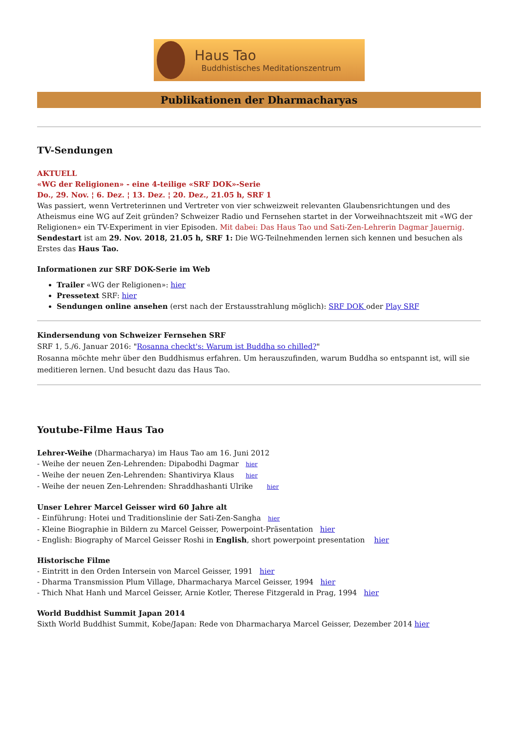Haus Tao
Buddhistisches Meditationszentrum
Publikationen der Dharmacharyas
TV-Sendungen
AKTUELL
«WG der Religionen» - eine 4-teilige «SRF DOK»-Serie
Do., 29. Nov. ¦ 6. Dez. ¦ 13. Dez. ¦ 20. Dez., 21.05 h, SRF 1
Was passiert, wenn Vertreterinnen und Vertreter von vier schweizweit relevanten Glaubensrichtungen und des Atheismus eine WG auf Zeit gründen? Schweizer Radio und Fernsehen startet in der Vorweihnachtszeit mit «WG der Religionen» ein TV-Experiment in vier Episoden. Mit dabei: Das Haus Tao und Sati-Zen-Lehrerin Dagmar Jauernig. Sendestart ist am 29. Nov. 2018, 21.05 h, SRF 1: Die WG-Teilnehmenden lernen sich kennen und besuchen als Erstes das Haus Tao.
Informationen zur SRF DOK-Serie im Web
Trailer «WG der Religionen»: hier
Pressetext SRF: hier
Sendungen online ansehen (erst nach der Erstausstrahlung möglich): SRF DOK oder Play SRF
Kindersendung von Schweizer Fernsehen SRF
SRF 1, 5./6. Januar 2016: "Rosanna checkt's: Warum ist Buddha so chilled?"
Rosanna möchte mehr über den Buddhismus erfahren. Um herauszufinden, warum Buddha so entspannt ist, will sie meditieren lernen. Und besucht dazu das Haus Tao.
Youtube-Filme Haus Tao
Lehrer-Weihe (Dharmacharya) im Haus Tao am 16. Juni 2012
- Weihe der neuen Zen-Lehrenden: Dipabodhi Dagmar hier
- Weihe der neuen Zen-Lehrenden: Shantivirya Klaus hier
- Weihe der neuen Zen-Lehrenden: Shraddhashanti Ulrike hier
Unser Lehrer Marcel Geisser wird 60 Jahre alt
- Einführung: Hotei und Traditionslinie der Sati-Zen-Sangha hier
- Kleine Biographie in Bildern zu Marcel Geisser, Powerpoint-Präsentation hier
- English: Biography of Marcel Geisser Roshi in English, short powerpoint presentation hier
Historische Filme
- Eintritt in den Orden Intersein von Marcel Geisser, 1991 hier
- Dharma Transmission Plum Village, Dharmacharya Marcel Geisser, 1994 hier
- Thich Nhat Hanh und Marcel Geisser, Arnie Kotler, Therese Fitzgerald in Prag, 1994 hier
World Buddhist Summit Japan 2014
Sixth World Buddhist Summit, Kobe/Japan: Rede von Dharmacharya Marcel Geisser, Dezember 2014 hier